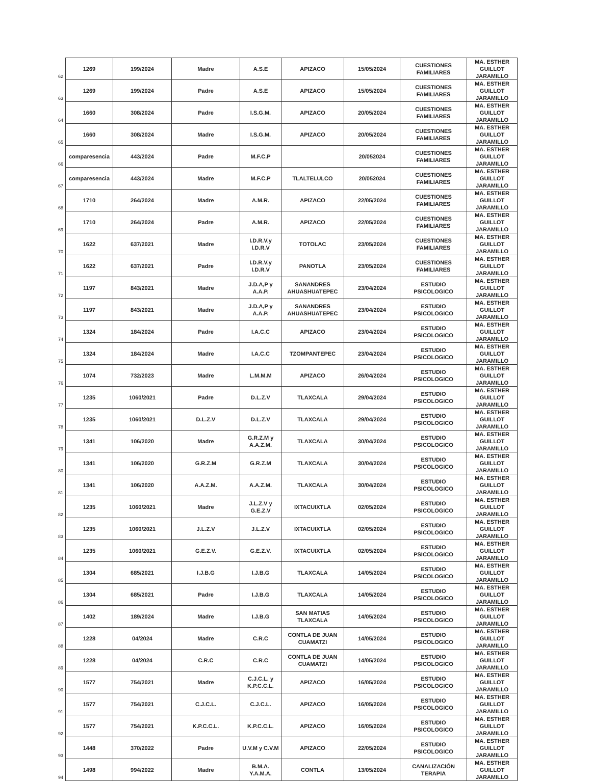| 62 | 1269 | 199/2024 | Madre | A.S.E | APIZACO | 15/05/2024 | CUESTIONES FAMILIARES | MA. ESTHER GUILLOT JARAMILLO |
| 63 | 1269 | 199/2024 | Padre | A.S.E | APIZACO | 15/05/2024 | CUESTIONES FAMILIARES | MA. ESTHER GUILLOT JARAMILLO |
| 64 | 1660 | 308/2024 | Padre | I.S.G.M. | APIZACO | 20/05/2024 | CUESTIONES FAMILIARES | MA. ESTHER GUILLOT JARAMILLO |
| 65 | 1660 | 308/2024 | Madre | I.S.G.M. | APIZACO | 20/05/2024 | CUESTIONES FAMILIARES | MA. ESTHER GUILLOT JARAMILLO |
| 66 | comparesencia | 443/2024 | Padre | M.F.C.P | | 20/052024 | CUESTIONES FAMILIARES | MA. ESTHER GUILLOT JARAMILLO |
| 67 | comparesencia | 443/2024 | Madre | M.F.C.P | TLALTELULCO | 20/052024 | CUESTIONES FAMILIARES | MA. ESTHER GUILLOT JARAMILLO |
| 68 | 1710 | 264/2024 | Madre | A.M.R. | APIZACO | 22/05/2024 | CUESTIONES FAMILIARES | MA. ESTHER GUILLOT JARAMILLO |
| 69 | 1710 | 264/2024 | Padre | A.M.R. | APIZACO | 22/05/2024 | CUESTIONES FAMILIARES | MA. ESTHER GUILLOT JARAMILLO |
| 70 | 1622 | 637/2021 | Madre | I.D.R.V.y I.D.R.V | TOTOLAC | 23/05/2024 | CUESTIONES FAMILIARES | MA. ESTHER GUILLOT JARAMILLO |
| 71 | 1622 | 637/2021 | Padre | I.D.R.V.y I.D.R.V | PANOTLA | 23/05/2024 | CUESTIONES FAMILIARES | MA. ESTHER GUILLOT JARAMILLO |
| 72 | 1197 | 843/2021 | Madre | J.D.A,P y A.A.P. | SANANDRES AHUASHUATEPEC | 23/04/2024 | ESTUDIO PSICOLOGICO | MA. ESTHER GUILLOT JARAMILLO |
| 73 | 1197 | 843/2021 | Madre | J.D.A,P y A.A.P. | SANANDRES AHUASHUATEPEC | 23/04/2024 | ESTUDIO PSICOLOGICO | MA. ESTHER GUILLOT JARAMILLO |
| 74 | 1324 | 184/2024 | Padre | I.A.C.C | APIZACO | 23/04/2024 | ESTUDIO PSICOLOGICO | MA. ESTHER GUILLOT JARAMILLO |
| 75 | 1324 | 184/2024 | Madre | I.A.C.C | TZOMPANTEPEC | 23/04/2024 | ESTUDIO PSICOLOGICO | MA. ESTHER GUILLOT JARAMILLO |
| 76 | 1074 | 732/2023 | Madre | L.M.M.M | APIZACO | 26/04/2024 | ESTUDIO PSICOLOGICO | MA. ESTHER GUILLOT JARAMILLO |
| 77 | 1235 | 1060/2021 | Padre | D.L.Z.V | TLAXCALA | 29/04/2024 | ESTUDIO PSICOLOGICO | MA. ESTHER GUILLOT JARAMILLO |
| 78 | 1235 | 1060/2021 | D.L.Z.V | D.L.Z.V | TLAXCALA | 29/04/2024 | ESTUDIO PSICOLOGICO | MA. ESTHER GUILLOT JARAMILLO |
| 79 | 1341 | 106/2020 | Madre | G.R.Z.M y A.A.Z.M. | TLAXCALA | 30/04/2024 | ESTUDIO PSICOLOGICO | MA. ESTHER GUILLOT JARAMILLO |
| 80 | 1341 | 106/2020 | G.R.Z.M | G.R.Z.M | TLAXCALA | 30/04/2024 | ESTUDIO PSICOLOGICO | MA. ESTHER GUILLOT JARAMILLO |
| 81 | 1341 | 106/2020 | A.A.Z.M. | A.A.Z.M. | TLAXCALA | 30/04/2024 | ESTUDIO PSICOLOGICO | MA. ESTHER GUILLOT JARAMILLO |
| 82 | 1235 | 1060/2021 | Madre | J.L.Z.V y G.E.Z.V | IXTACUIXTLA | 02/05/2024 | ESTUDIO PSICOLOGICO | MA. ESTHER GUILLOT JARAMILLO |
| 83 | 1235 | 1060/2021 | J.L.Z.V | J.L.Z.V | IXTACUIXTLA | 02/05/2024 | ESTUDIO PSICOLOGICO | MA. ESTHER GUILLOT JARAMILLO |
| 84 | 1235 | 1060/2021 | G.E.Z.V. | G.E.Z.V. | IXTACUIXTLA | 02/05/2024 | ESTUDIO PSICOLOGICO | MA. ESTHER GUILLOT JARAMILLO |
| 85 | 1304 | 685/2021 | I.J.B.G | I.J.B.G | TLAXCALA | 14/05/2024 | ESTUDIO PSICOLOGICO | MA. ESTHER GUILLOT JARAMILLO |
| 86 | 1304 | 685/2021 | Padre | I.J.B.G | TLAXCALA | 14/05/2024 | ESTUDIO PSICOLOGICO | MA. ESTHER GUILLOT JARAMILLO |
| 87 | 1402 | 189/2024 | Madre | I.J.B.G | SAN MATIAS TLAXCALA | 14/05/2024 | ESTUDIO PSICOLOGICO | MA. ESTHER GUILLOT JARAMILLO |
| 88 | 1228 | 04/2024 | Madre | C.R.C | CONTLA DE JUAN CUAMATZI | 14/05/2024 | ESTUDIO PSICOLOGICO | MA. ESTHER GUILLOT JARAMILLO |
| 89 | 1228 | 04/2024 | C.R.C | C.R.C | CONTLA DE JUAN CUAMATZI | 14/05/2024 | ESTUDIO PSICOLOGICO | MA. ESTHER GUILLOT JARAMILLO |
| 90 | 1577 | 754/2021 | Madre | C.J.C.L. y K.P.C.C.L. | APIZACO | 16/05/2024 | ESTUDIO PSICOLOGICO | MA. ESTHER GUILLOT JARAMILLO |
| 91 | 1577 | 754/2021 | C.J.C.L. | C.J.C.L. | APIZACO | 16/05/2024 | ESTUDIO PSICOLOGICO | MA. ESTHER GUILLOT JARAMILLO |
| 92 | 1577 | 754/2021 | K.P.C.C.L. | K.P.C.C.L. | APIZACO | 16/05/2024 | ESTUDIO PSICOLOGICO | MA. ESTHER GUILLOT JARAMILLO |
| 93 | 1448 | 370/2022 | Padre | U.V.M y C.V.M | APIZACO | 22/05/2024 | ESTUDIO PSICOLOGICO | MA. ESTHER GUILLOT JARAMILLO |
| 94 | 1498 | 994/2022 | Madre | B.M.A. Y.A.M.A. | CONTLA | 13/05/2024 | CANALIZACIÓN TERAPIA | MA. ESTHER GUILLOT JARAMILLO |